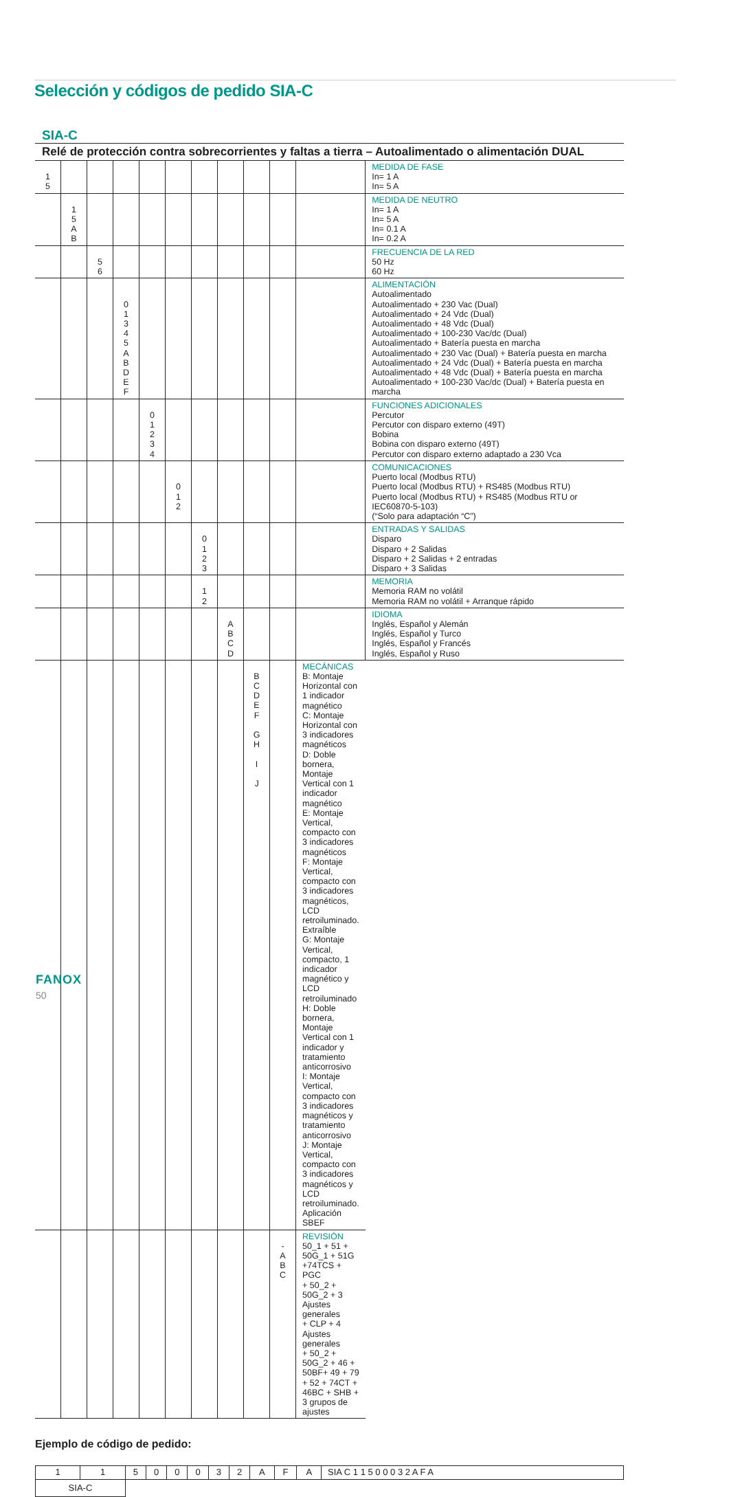Selección y códigos de pedido SIA-C
SIA-C
Relé de protección contra sobrecorrientes y faltas a tierra – Autoalimentado o alimentación DUAL
| 1 5 | | | | | | | | | | | MEDIDA DE FASE In= 1 A In= 5 A |
| | 1 5 A B | | | | | | | | | | MEDIDA DE NEUTRO In= 1 A In= 5 A In= 0.1 A In= 0.2 A |
| | | 5 6 | | | | | | | | | FRECUENCIA DE LA RED 50 Hz 60 Hz |
| | | | 0 1 3 4 5 A B D E F | | | | | | | | ALIMENTACIÓN Autoalimentado Autoalimentado + 230 Vac (Dual) Autoalimentado + 24 Vdc (Dual) Autoalimentado + 48 Vdc (Dual) Autoalimentado + 100-230 Vac/dc (Dual) Autoalimentado + Batería puesta en marcha Autoalimentado + 230 Vac (Dual) + Batería puesta en marcha Autoalimentado + 24 Vdc (Dual) + Batería puesta en marcha Autoalimentado + 48 Vdc (Dual) + Batería puesta en marcha Autoalimentado + 100-230 Vac/dc (Dual) + Batería puesta en marcha |
| | | | | 0 1 2 3 4 | | | | | | | FUNCIONES ADICIONALES Percutor Percutor con disparo externo (49T) Bobina Bobina con disparo externo (49T) Percutor con disparo externo adaptado a 230 Vca |
| | | | | | 0 1 2 | | | | | | COMUNICACIONES Puerto local (Modbus RTU) Puerto local (Modbus RTU) + RS485 (Modbus RTU) Puerto local (Modbus RTU) + RS485 (Modbus RTU or IEC60870-5-103) (“Solo para adaptación “C”) |
| | | | | | | 0 1 2 3 | | | | | ENTRADAS Y SALIDAS Disparo Disparo + 2 Salidas Disparo + 2 Salidas + 2 entradas Disparo + 3 Salidas |
| | | | | | | 1 2 | | | | | MEMORIA Memoria RAM no volátil Memoria RAM no volátil + Arranque rápido |
| | | | | | | | A B C D | | | | IDIOMA Inglés, Español y Alemán Inglés, Español y Turco Inglés, Español y Francés Inglés, Español y Ruso |
| | | | | | | | | B C D E F G H I J | | MECÁNICAS B: Montaje Horizontal con 1 indicador magnético C: Montaje Horizontal con 3 indicadores magnéticos D: Doble bornera, Montaje Vertical con 1 indicador magnético E: Montaje Vertical, compacto con 3 indicadores magnéticos F: Montaje Vertical, compacto con 3 indicadores magnéticos, LCD retroiluminado. Extraíble G: Montaje Vertical, compacto, 1 indicador magnético y LCD retroiluminado H: Doble bornera, Montaje Vertical con 1 indicador y tratamiento anticorrosivo I: Montaje Vertical, compacto con 3 indicadores magnéticos y tratamiento anticorrosivo J: Montaje Vertical, compacto con 3 indicadores magnéticos y LCD retroiluminado. Aplicación SBEF | |
| | | | | | | | | | - A B C | REVISIÓN 50_1 + 51 + 50G_1 + 51G +74TCS + PGC + 50_2 + 50G_2 + 3 Ajustes generales + CLP + 4 Ajustes generales + 50_2 + 50G_2 + 46 + 50BF+ 49 + 79 + 52 + 74CT + 46BC + SHB + 3 grupos de ajustes | |
Ejemplo de código de pedido:
| 1 | 1 | 5 | 0 | 0 | 0 | 3 | 2 | A | F | A | SIA C 1 1 5 0 0 0 3 2 A F A |
| SIA-C | | | | | | | | | | | |
FANOX
50